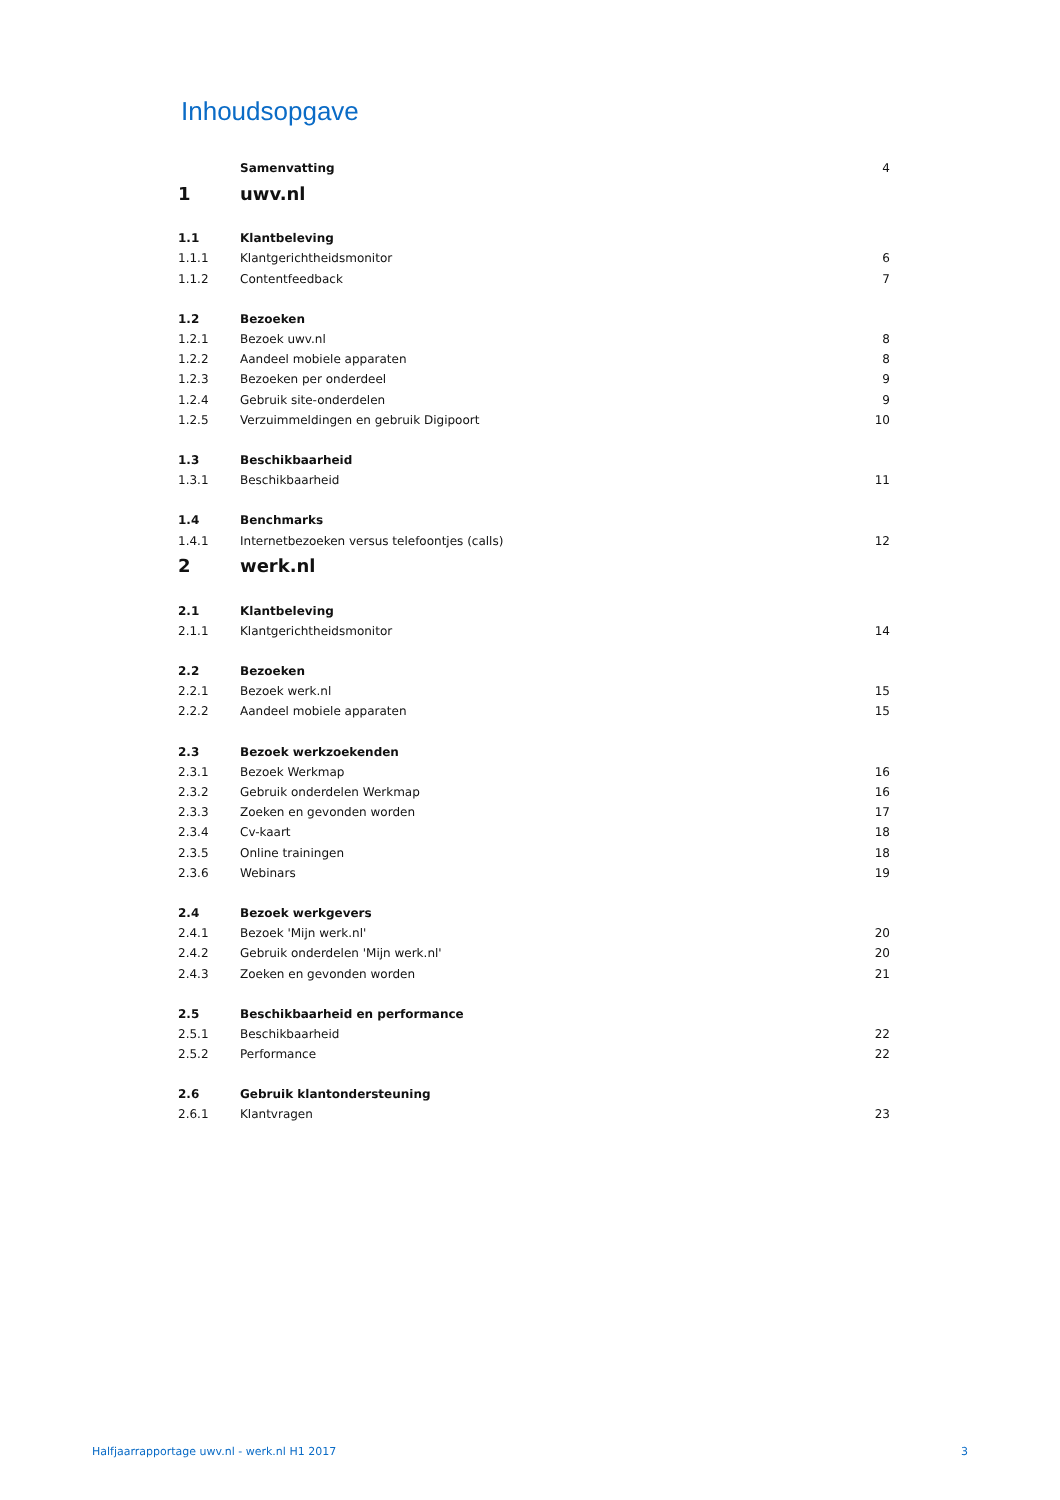Inhoudsopgave
| | Samenvatting | 4 |
| 1 | uwv.nl | |
| 1.1 | Klantbeleving | |
| 1.1.1 | Klantgerichtheidsmonitor | 6 |
| 1.1.2 | Contentfeedback | 7 |
| 1.2 | Bezoeken | |
| 1.2.1 | Bezoek uwv.nl | 8 |
| 1.2.2 | Aandeel mobiele apparaten | 8 |
| 1.2.3 | Bezoeken per onderdeel | 9 |
| 1.2.4 | Gebruik site-onderdelen | 9 |
| 1.2.5 | Verzuimmeldingen en gebruik Digipoort | 10 |
| 1.3 | Beschikbaarheid | |
| 1.3.1 | Beschikbaarheid | 11 |
| 1.4 | Benchmarks | |
| 1.4.1 | Internetbezoeken versus telefoontjes (calls) | 12 |
| 2 | werk.nl | |
| 2.1 | Klantbeleving | |
| 2.1.1 | Klantgerichtheidsmonitor | 14 |
| 2.2 | Bezoeken | |
| 2.2.1 | Bezoek werk.nl | 15 |
| 2.2.2 | Aandeel mobiele apparaten | 15 |
| 2.3 | Bezoek werkzoekenden | |
| 2.3.1 | Bezoek Werkmap | 16 |
| 2.3.2 | Gebruik onderdelen Werkmap | 16 |
| 2.3.3 | Zoeken en gevonden worden | 17 |
| 2.3.4 | Cv-kaart | 18 |
| 2.3.5 | Online trainingen | 18 |
| 2.3.6 | Webinars | 19 |
| 2.4 | Bezoek werkgevers | |
| 2.4.1 | Bezoek 'Mijn werk.nl' | 20 |
| 2.4.2 | Gebruik onderdelen 'Mijn werk.nl' | 20 |
| 2.4.3 | Zoeken en gevonden worden | 21 |
| 2.5 | Beschikbaarheid en performance | |
| 2.5.1 | Beschikbaarheid | 22 |
| 2.5.2 | Performance | 22 |
| 2.6 | Gebruik klantondersteuning | |
| 2.6.1 | Klantvragen | 23 |
Halfjaarrapportage uwv.nl - werk.nl H1 2017 3